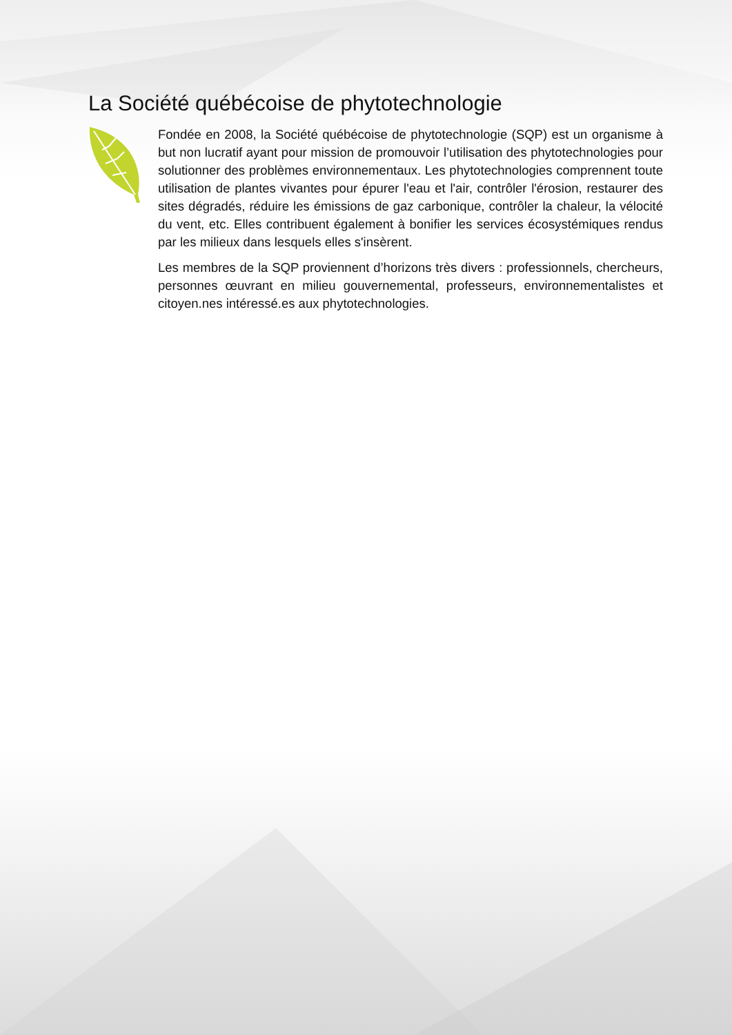La Société québécoise de phytotechnologie
Fondée en 2008, la Société québécoise de phytotechnologie (SQP) est un organisme à but non lucratif ayant pour mission de promouvoir l’utilisation des phytotechnologies pour solutionner des problèmes environnementaux. Les phytotechnologies comprennent toute utilisation de plantes vivantes pour épurer l'eau et l'air, contrôler l'érosion, restaurer des sites dégradés, réduire les émissions de gaz carbonique, contrôler la chaleur, la vélocité du vent, etc. Elles contribuent également à bonifier les services écosystémiques rendus par les milieux dans lesquels elles s'insèrent.
Les membres de la SQP proviennent d’horizons très divers : professionnels, chercheurs, personnes œuvrant en milieu gouvernemental, professeurs, environnementalistes et citoyen.nes intéressé.es aux phytotechnologies.